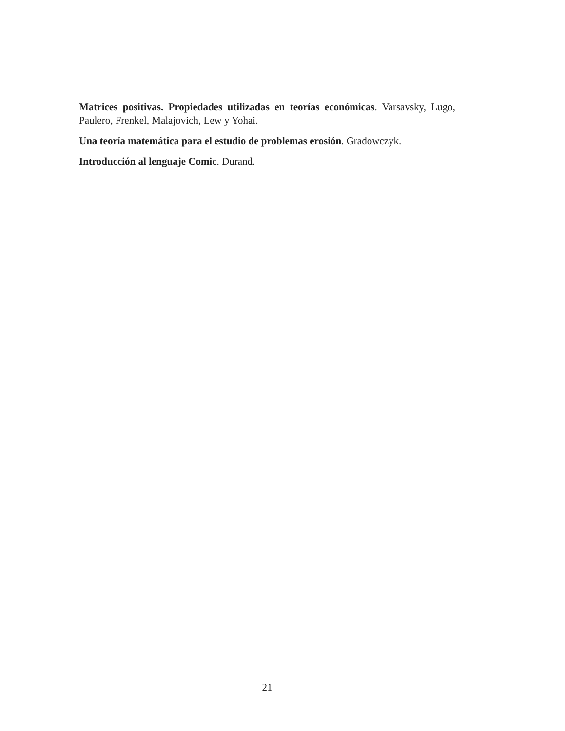Matrices positivas. Propiedades utilizadas en teorías económicas. Varsavsky, Lugo, Paulero, Frenkel, Malajovich, Lew y Yohai.
Una teoría matemática para el estudio de problemas erosión. Gradowczyk.
Introducción al lenguaje Comic. Durand.
21